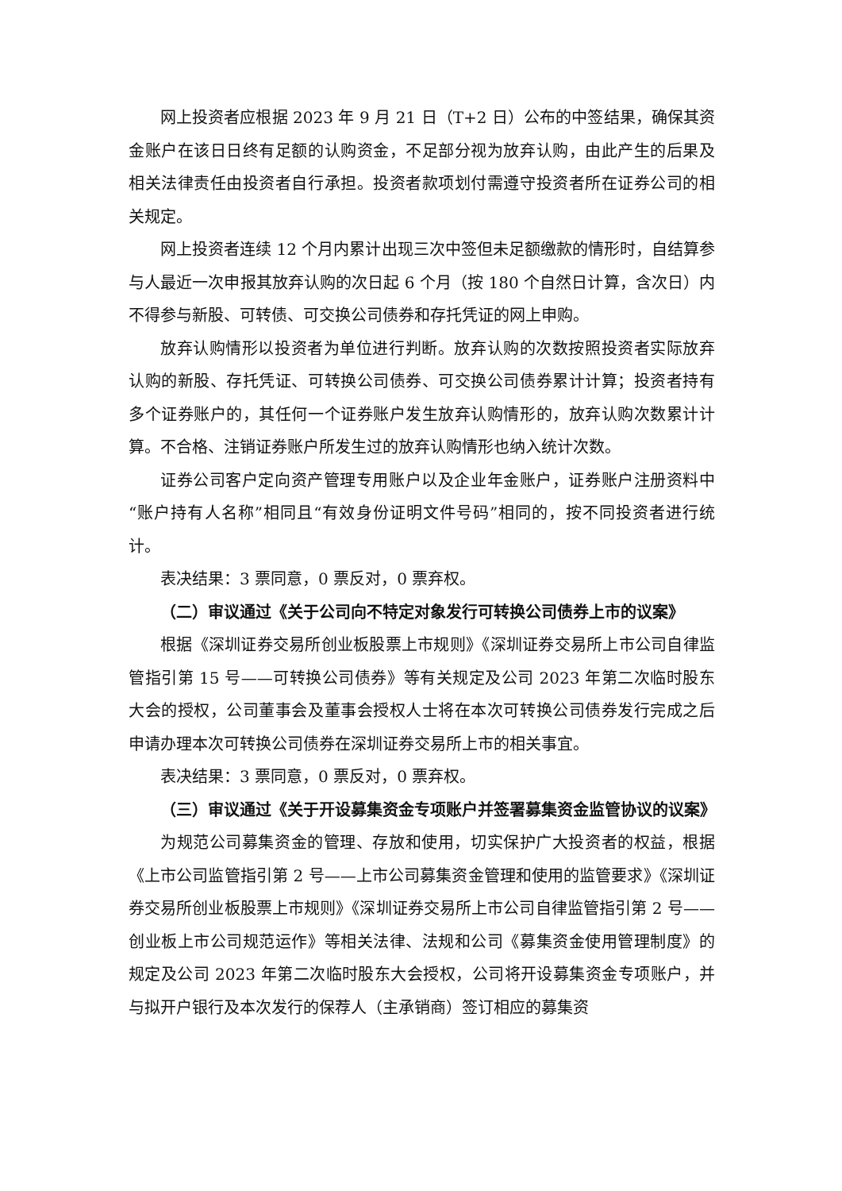网上投资者应根据 2023 年 9 月 21 日（T+2 日）公布的中签结果，确保其资金账户在该日日终有足额的认购资金，不足部分视为放弃认购，由此产生的后果及相关法律责任由投资者自行承担。投资者款项划付需遵守投资者所在证券公司的相关规定。
网上投资者连续 12 个月内累计出现三次中签但未足额缴款的情形时，自结算参与人最近一次申报其放弃认购的次日起 6 个月（按 180 个自然日计算，含次日）内不得参与新股、可转债、可交换公司债券和存托凭证的网上申购。
放弃认购情形以投资者为单位进行判断。放弃认购的次数按照投资者实际放弃认购的新股、存托凭证、可转换公司债券、可交换公司债券累计计算；投资者持有多个证券账户的，其任何一个证券账户发生放弃认购情形的，放弃认购次数累计计算。不合格、注销证券账户所发生过的放弃认购情形也纳入统计次数。
证券公司客户定向资产管理专用账户以及企业年金账户，证券账户注册资料中“账户持有人名称”相同且“有效身份证明文件号码”相同的，按不同投资者进行统计。
表决结果：3 票同意，0 票反对，0 票弃权。
（二）审议通过《关于公司向不特定对象发行可转换公司债券上市的议案》
根据《深圳证券交易所创业板股票上市规则》《深圳证券交易所上市公司自律监管指引第 15 号——可转换公司债券》等有关规定及公司 2023 年第二次临时股东大会的授权，公司董事会及董事会授权人士将在本次可转换公司债券发行完成之后申请办理本次可转换公司债券在深圳证券交易所上市的相关事宜。
表决结果：3 票同意，0 票反对，0 票弃权。
（三）审议通过《关于开设募集资金专项账户并签署募集资金监管协议的议案》
为规范公司募集资金的管理、存放和使用，切实保护广大投资者的权益，根据《上市公司监管指引第 2 号——上市公司募集资金管理和使用的监管要求》《深圳证券交易所创业板股票上市规则》《深圳证券交易所上市公司自律监管指引第 2 号——创业板上市公司规范运作》等相关法律、法规和公司《募集资金使用管理制度》的规定及公司 2023 年第二次临时股东大会授权，公司将开设募集资金专项账户，并与拟开户银行及本次发行的保荐人（主承销商）签订相应的募集资